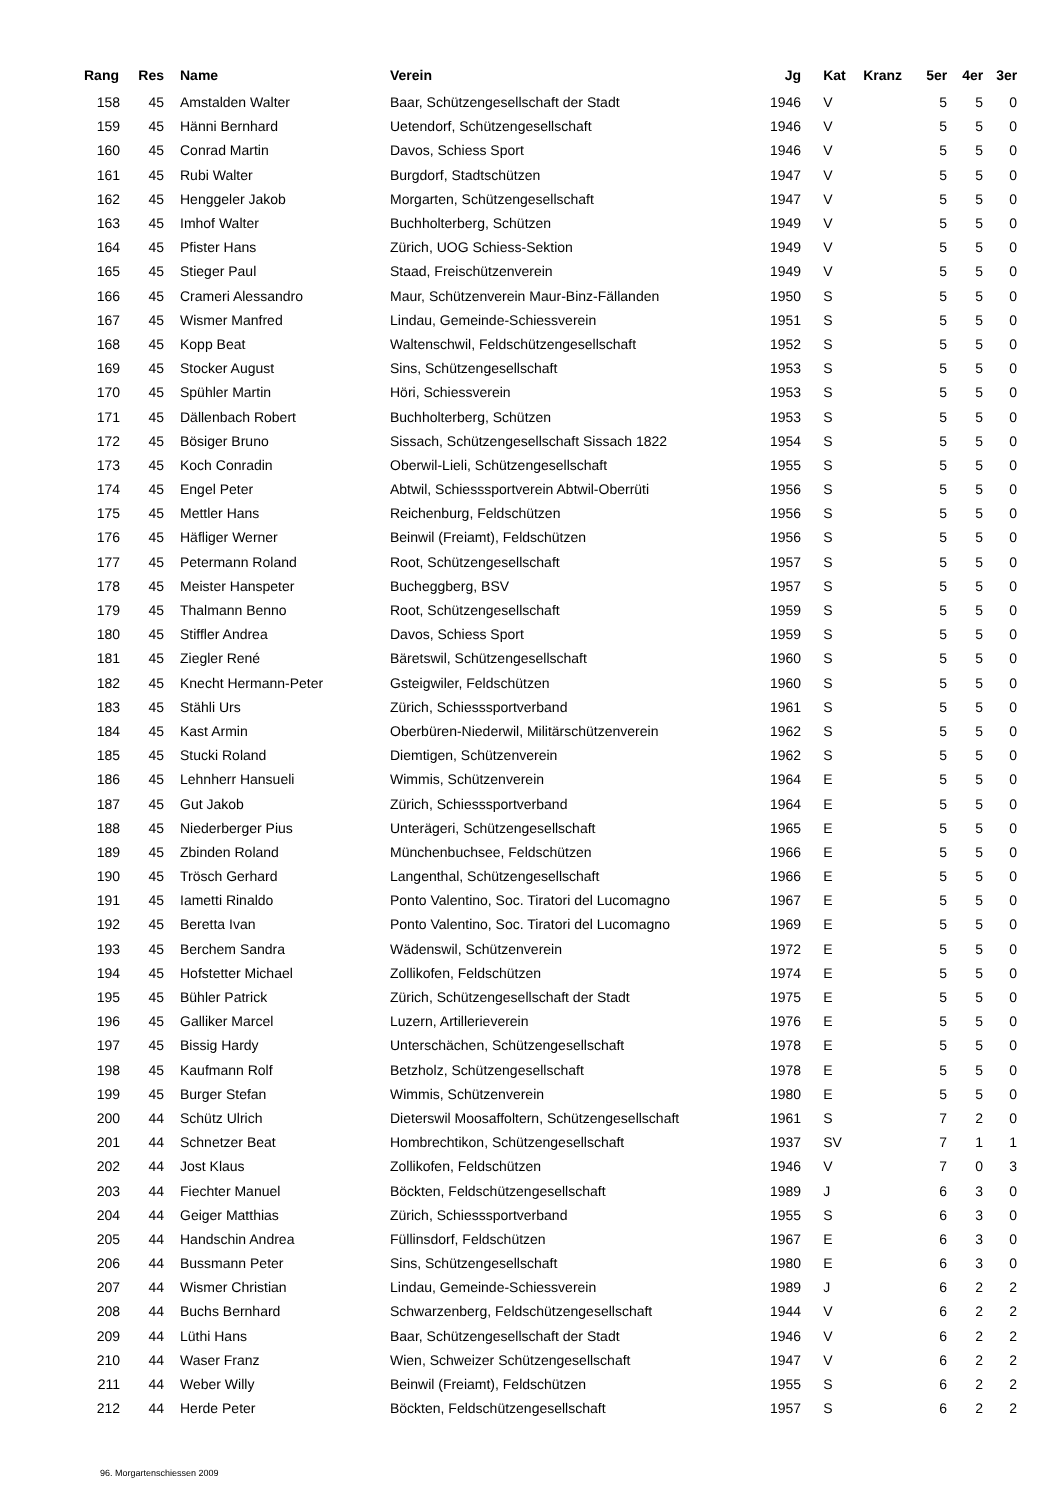| Rang | Res | | Name | Verein | Jg | | Kat | Kranz | 5er | 4er | 3er |
| --- | --- | --- | --- | --- | --- | --- | --- | --- | --- | --- | --- |
| 158 | 45 | | Amstalden Walter | Baar, Schützengesellschaft der Stadt | 1946 | | V | | 5 | 5 | 0 |
| 159 | 45 | | Hänni Bernhard | Uetendorf, Schützengesellschaft | 1946 | | V | | 5 | 5 | 0 |
| 160 | 45 | | Conrad Martin | Davos, Schiess Sport | 1946 | | V | | 5 | 5 | 0 |
| 161 | 45 | | Rubi Walter | Burgdorf, Stadtschützen | 1947 | | V | | 5 | 5 | 0 |
| 162 | 45 | | Henggeler Jakob | Morgarten, Schützengesellschaft | 1947 | | V | | 5 | 5 | 0 |
| 163 | 45 | | Imhof Walter | Buchholterberg, Schützen | 1949 | | V | | 5 | 5 | 0 |
| 164 | 45 | | Pfister Hans | Zürich, UOG Schiess-Sektion | 1949 | | V | | 5 | 5 | 0 |
| 165 | 45 | | Stieger Paul | Staad, Freischützenverein | 1949 | | V | | 5 | 5 | 0 |
| 166 | 45 | | Crameri Alessandro | Maur, Schützenverein Maur-Binz-Fällanden | 1950 | | S | | 5 | 5 | 0 |
| 167 | 45 | | Wismer Manfred | Lindau, Gemeinde-Schiessverein | 1951 | | S | | 5 | 5 | 0 |
| 168 | 45 | | Kopp Beat | Waltenschwil, Feldschützengesellschaft | 1952 | | S | | 5 | 5 | 0 |
| 169 | 45 | | Stocker August | Sins, Schützengesellschaft | 1953 | | S | | 5 | 5 | 0 |
| 170 | 45 | | Spühler Martin | Höri, Schiessverein | 1953 | | S | | 5 | 5 | 0 |
| 171 | 45 | | Dällenbach Robert | Buchholterberg, Schützen | 1953 | | S | | 5 | 5 | 0 |
| 172 | 45 | | Bösiger Bruno | Sissach, Schützengesellschaft Sissach 1822 | 1954 | | S | | 5 | 5 | 0 |
| 173 | 45 | | Koch Conradin | Oberwil-Lieli, Schützengesellschaft | 1955 | | S | | 5 | 5 | 0 |
| 174 | 45 | | Engel Peter | Abtwil, Schiesssportverein Abtwil-Oberrüti | 1956 | | S | | 5 | 5 | 0 |
| 175 | 45 | | Mettler Hans | Reichenburg, Feldschützen | 1956 | | S | | 5 | 5 | 0 |
| 176 | 45 | | Häfliger Werner | Beinwil (Freiamt), Feldschützen | 1956 | | S | | 5 | 5 | 0 |
| 177 | 45 | | Petermann Roland | Root, Schützengesellschaft | 1957 | | S | | 5 | 5 | 0 |
| 178 | 45 | | Meister Hanspeter | Bucheggberg, BSV | 1957 | | S | | 5 | 5 | 0 |
| 179 | 45 | | Thalmann Benno | Root, Schützengesellschaft | 1959 | | S | | 5 | 5 | 0 |
| 180 | 45 | | Stiffler Andrea | Davos, Schiess Sport | 1959 | | S | | 5 | 5 | 0 |
| 181 | 45 | | Ziegler René | Bäretswil, Schützengesellschaft | 1960 | | S | | 5 | 5 | 0 |
| 182 | 45 | | Knecht Hermann-Peter | Gsteigwiler, Feldschützen | 1960 | | S | | 5 | 5 | 0 |
| 183 | 45 | | Stähli Urs | Zürich, Schiesssportverband | 1961 | | S | | 5 | 5 | 0 |
| 184 | 45 | | Kast Armin | Oberbüren-Niederwil, Militärschützenverein | 1962 | | S | | 5 | 5 | 0 |
| 185 | 45 | | Stucki Roland | Diemtigen, Schützenverein | 1962 | | S | | 5 | 5 | 0 |
| 186 | 45 | | Lehnherr Hansueli | Wimmis, Schützenverein | 1964 | | E | | 5 | 5 | 0 |
| 187 | 45 | | Gut Jakob | Zürich, Schiesssportverband | 1964 | | E | | 5 | 5 | 0 |
| 188 | 45 | | Niederberger Pius | Unterägeri, Schützengesellschaft | 1965 | | E | | 5 | 5 | 0 |
| 189 | 45 | | Zbinden Roland | Münchenbuchsee, Feldschützen | 1966 | | E | | 5 | 5 | 0 |
| 190 | 45 | | Trösch Gerhard | Langenthal, Schützengesellschaft | 1966 | | E | | 5 | 5 | 0 |
| 191 | 45 | | Iametti Rinaldo | Ponto Valentino, Soc. Tiratori del Lucomagno | 1967 | | E | | 5 | 5 | 0 |
| 192 | 45 | | Beretta Ivan | Ponto Valentino, Soc. Tiratori del Lucomagno | 1969 | | E | | 5 | 5 | 0 |
| 193 | 45 | | Berchem Sandra | Wädenswil, Schützenverein | 1972 | | E | | 5 | 5 | 0 |
| 194 | 45 | | Hofstetter Michael | Zollikofen, Feldschützen | 1974 | | E | | 5 | 5 | 0 |
| 195 | 45 | | Bühler Patrick | Zürich, Schützengesellschaft der Stadt | 1975 | | E | | 5 | 5 | 0 |
| 196 | 45 | | Galliker Marcel | Luzern, Artillerieverein | 1976 | | E | | 5 | 5 | 0 |
| 197 | 45 | | Bissig Hardy | Unterschächen, Schützengesellschaft | 1978 | | E | | 5 | 5 | 0 |
| 198 | 45 | | Kaufmann Rolf | Betzholz, Schützengesellschaft | 1978 | | E | | 5 | 5 | 0 |
| 199 | 45 | | Burger Stefan | Wimmis, Schützenverein | 1980 | | E | | 5 | 5 | 0 |
| 200 | 44 | | Schütz Ulrich | Dieterswil Moosaffoltern, Schützengesellschaft | 1961 | | S | | 7 | 2 | 0 |
| 201 | 44 | | Schnetzer Beat | Hombrechtikon, Schützengesellschaft | 1937 | | SV | | 7 | 1 | 1 |
| 202 | 44 | | Jost Klaus | Zollikofen, Feldschützen | 1946 | | V | | 7 | 0 | 3 |
| 203 | 44 | | Fiechter Manuel | Böckten, Feldschützengesellschaft | 1989 | | J | | 6 | 3 | 0 |
| 204 | 44 | | Geiger Matthias | Zürich, Schiesssportverband | 1955 | | S | | 6 | 3 | 0 |
| 205 | 44 | | Handschin Andrea | Füllinsdorf, Feldschützen | 1967 | | E | | 6 | 3 | 0 |
| 206 | 44 | | Bussmann Peter | Sins, Schützengesellschaft | 1980 | | E | | 6 | 3 | 0 |
| 207 | 44 | | Wismer Christian | Lindau, Gemeinde-Schiessverein | 1989 | | J | | 6 | 2 | 2 |
| 208 | 44 | | Buchs Bernhard | Schwarzenberg, Feldschützengesellschaft | 1944 | | V | | 6 | 2 | 2 |
| 209 | 44 | | Lüthi Hans | Baar, Schützengesellschaft der Stadt | 1946 | | V | | 6 | 2 | 2 |
| 210 | 44 | | Waser Franz | Wien, Schweizer Schützengesellschaft | 1947 | | V | | 6 | 2 | 2 |
| 211 | 44 | | Weber Willy | Beinwil (Freiamt), Feldschützen | 1955 | | S | | 6 | 2 | 2 |
| 212 | 44 | | Herde Peter | Böckten, Feldschützengesellschaft | 1957 | | S | | 6 | 2 | 2 |
96. Morgartenschiessen 2009